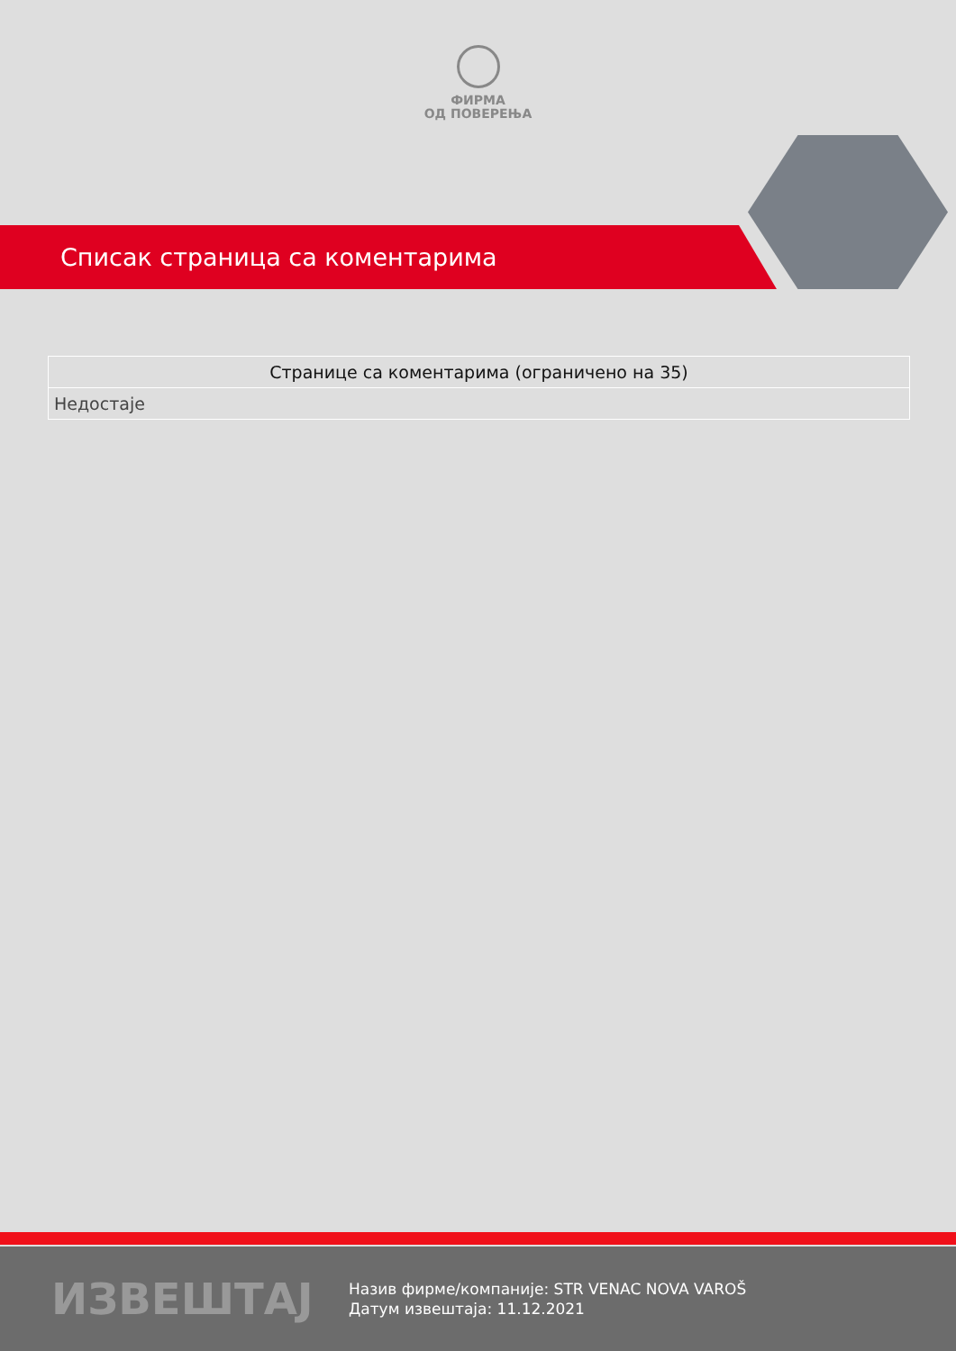ФИРМА
ОД ПОВЕРЕЊА
Списак страница са коментарима
| Странице са коментарима (ограничено на 35) |
| --- |
| Недостаје |
ИЗВЕШТАЈ
Назив фирме/компаније: STR VENAC NOVA VAROŠ
Датум извештаја: 11.12.2021